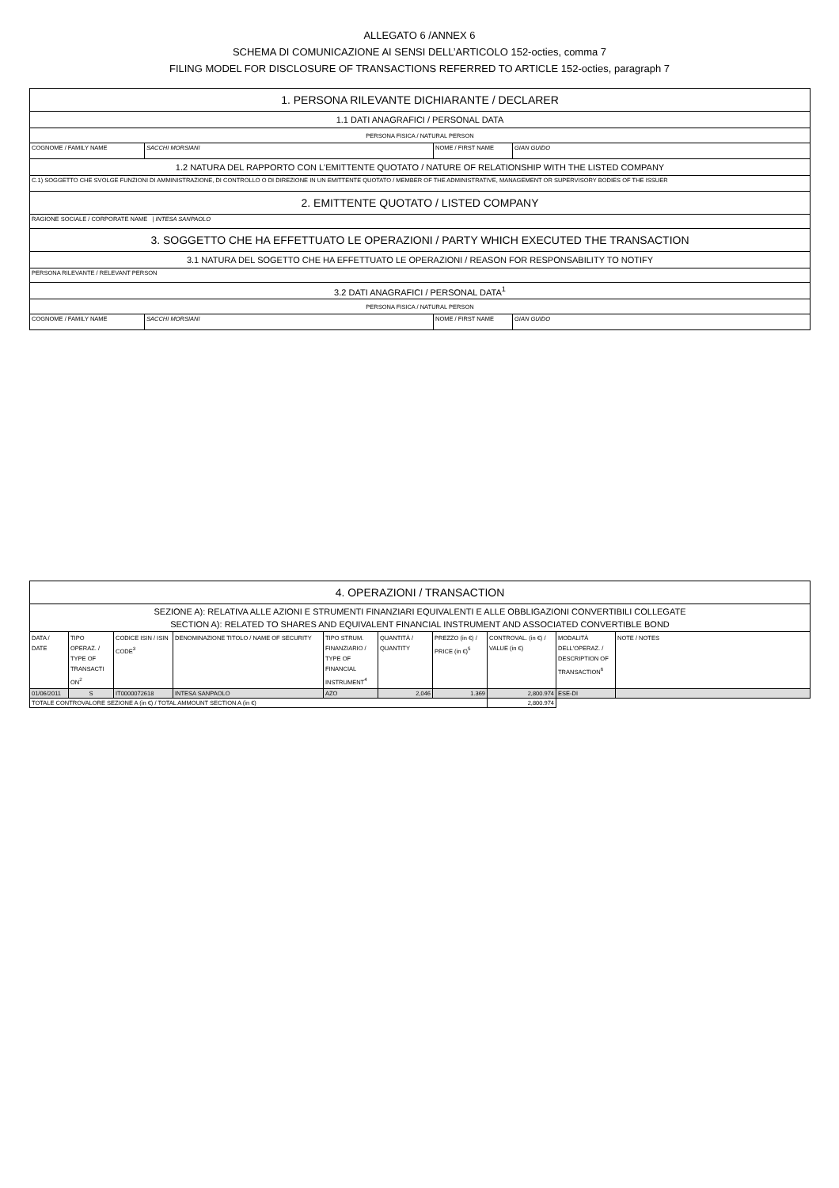ALLEGATO 6 /ANNEX 6
SCHEMA DI COMUNICAZIONE AI SENSI DELL’ARTICOLO 152-octies, comma 7
FILING MODEL FOR DISCLOSURE OF TRANSACTIONS REFERRED TO ARTICLE 152-octies, paragraph 7
| 1. PERSONA RILEVANTE DICHIARANTE / DECLARER | | | |
| 1.1 DATI ANAGRAFICI / PERSONAL DATA | | | |
| PERSONA FISICA / NATURAL PERSON | | | |
| COGNOME / FAMILY NAME | SACCHI MORSIANI | NOME / FIRST NAME | GIAN GUIDO |
| 1.2 NATURA DEL RAPPORTO CON L'EMITTENTE QUOTATO / NATURE OF RELATIONSHIP WITH THE LISTED COMPANY | | | |
| C.1) SOGGETTO CHE SVOLGE FUNZIONI DI AMMINISTRAZIONE, DI CONTROLLO O DI DIREZIONE IN UN EMITTENTE QUOTATO / MEMBER OF THE ADMINISTRATIVE, MANAGEMENT OR SUPERVISORY BODIES OF THE ISSUER | | | |
| 2. EMITTENTE QUOTATO / LISTED COMPANY | | | |
| RAGIONE SOCIALE / CORPORATE NAME / INTESA SANPAOLO | | | |
| 3. SOGGETTO CHE HA EFFETTUATO LE OPERAZIONI / PARTY WHICH EXECUTED THE TRANSACTION | | | |
| 3.1 NATURA DEL SOGETTO CHE HA EFFETTUATO LE OPERAZIONI / REASON FOR RESPONSABILITY TO NOTIFY | | | |
| PERSONA RILEVANTE / RELEVANT PERSON | | | |
| 3.2 DATI ANAGRAFICI / PERSONAL DATA<sup>1</sup> | | | |
| PERSONA FISICA / NATURAL PERSON | | | |
| COGNOME / FAMILY NAME | SACCHI MORSIANI | NOME / FIRST NAME | GIAN GUIDO |
| 4. OPERAZIONI / TRANSACTION | | | | | | | | | |
| SEZIONE A): RELATIVA ALLE AZIONI E STRUMENTI FINANZIARI EQUIVALENTI E ALLE OBBLIGAZIONI CONVERTIBILI COLLEGATE SECTION A): RELATED TO SHARES AND EQUIVALENT FINANCIAL INSTRUMENT AND ASSOCIATED CONVERTIBLE BOND | | | | | | | | | |
| DATA / DATE | TIPO OPERAZ. / TYPE OF TRANSACTI ON<sup>2</sup> | CODICE ISIN / ISIN CODE<sup>3</sup> | DENOMINAZIONE TITOLO / NAME OF SECURITY | TIPO STRUM. FINANZIARIO / TYPE OF FINANCIAL INSTRUMENT<sup>4</sup> | QUANTITÀ / QUANTITY | PREZZO (in €) / PRICE (in €)<sup>5</sup> | CONTROVAL. (in €) / VALUE (in €) | MODALITÀ DELL'OPERAZ. / DESCRIPTION OF TRANSACTION<sup>6</sup> | NOTE / NOTES |
| 01/06/2011 | S | IT0000072618 | INTESA SANPAOLO | AZO | 2,046 | 1.369 | 2,800.974 | ESE-DI | |
| TOTALE CONTROVALORE SEZIONE A (in €) / TOTAL AMMOUNT SECTION A (in €) | | | | | | | 2,800.974 | | |